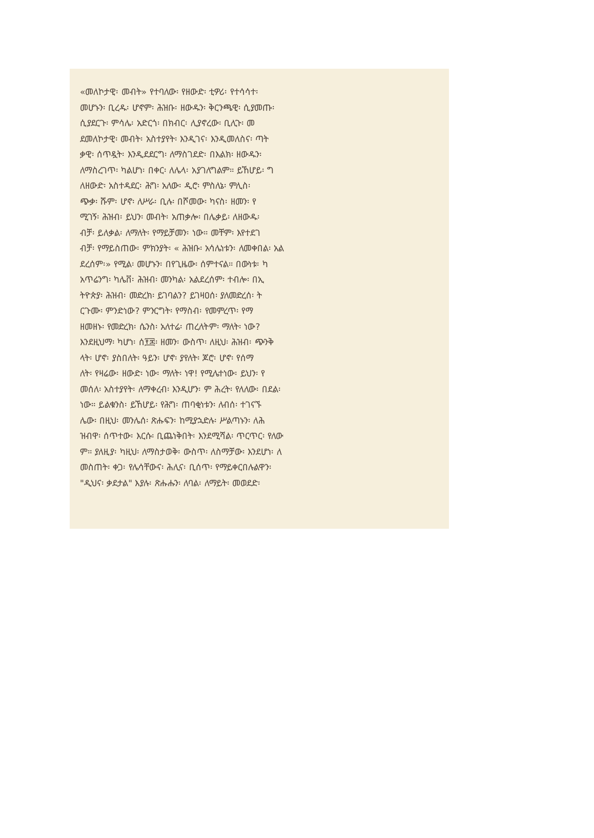«መለኮታዊ፡ መብት» የተባለው፡ የዘውድ፡ ቲዎሪ፡ የተሳሳተ፡
መሆኑን፡ ቢረዱ፡ ሆኖም፡ ሕዝቡ፡ ዘውዱን፡ ቅርንጫዊ፡ ሲያመጡ፡
ሲያደርጉ፡ ምሳሌ፡ አድርጎ፡ በክብር፡ ሊያኖረው፡ ቢሊጉ፡ መ
ደመለኮታዊ፡ መብት፡ አስተያየት፡ እንዲገና፡ እንዲመለስና፡ ጣት
ቃዊ፡ ሰጥዷት፡ እንዲደደርግ፡ ለማስገደድ፡ በእልክ፡ ዘውዱን፡
ለማስረገጥ፡ ካልሆነ፡ በቀር፡ ለሌላ፡ አያገለግልም። ይኸሆይ፡ ግ
ለዘውድ፡ አስተዳደር፡ ሕግ፡ አለው፡ ዲሮ፡ ምስለኔ፡ ምሊስ፡
ጭቃ፡ ሹም፡ ሆኖ፡ ለሥራ፡ ቢሉ፡ በሾመው፡ ካናስ፡ ዘመን፡ የ
ሚገኝ፡ ሕዝብ፡ ይህን፡ መብት፡ አጠቃሎ፡ በሌቃይ፡ ለዘውዱ፡
ብቻ፡ ይለቃል፡ ለማለት፡ የማይቻመን፡ ነው። መቸም፡ እየተደገ
ብቻ፡ የማይስጠው፡ ምክንያት፡ « ሕዝቡ፡ አሳሌነቱን፡ ለመቀበል፡ አል
ደረሰም፡» የሚል፡ መሆኑን፡ በየጊዜው፡ ሰምተናል። በውነቱ፡ ካ
አጥሬንግ፡ ካሌቨ፡ ሕዝብ፡ መንካል፡ አልደረሰም፡ ተብሎ፡ በኢ
ትዮጵያ፡ ሕዝብ፡ መድረክ፡ ይገባልን? ይገዛዐሰ፡ ያለመድረሰ፡ ት
ርጉሙ፡ ምንድነው? ምንርግት፡ የማስብ፡ የመምረጥ፡ የማ
ዘመዘኑ፡ የመድረክ፡ ሴንስ፡ አለተሬ፡ ጠረለትም፡ ማለት፡ ነው?
እንደዚህማ፡ ካሆነ፡ ሰ፻፷፡ ዘመን፡ ውስጥ፡ ለዚህ፡ ሕዝብ፡ ጭንቅ
ላት፡ ሆኖ፡ ያስበለት፡ ዓይን፡ ሆኖ፡ ያየለት፡ ጆሮ፡ ሆኖ፡ የሰማ
ለት፡ የዛሬው፡ ዘውድ፡ ነው፡ ማለት፡ ነዋ! የሚሌተነው፡ ይህን፡ የ
መሰለ፡ አስተያየት፡ ለማቀረብ፡ እንዲሆን፡ ም ሕረት፡ የለለው፡ በደል፡
ነው። ይልቁንስ፡ ይኸሆይ፡ የሕግ፡ ጠባቂነቱን፡ ለብሰ፡ ተገናኙ
ሌው፡ በዚህ፡ መንሌሰ፡ ጽሑፍን፡ ከሚያኋድሉ፡ ሥልጣኑን፡ ለሕ
ዝብዋ፡ ሰጥተው፡ እርሱ፡ ቢጨነቅበት፡ እንደሚሻል፡ ጥርጥር፡ የለው
ም። ያለዚያ፡ ካዚህ፡ ለማስታወቅ፡ ውስጥ፡ ለስማቻው፡ እንደሆነ፡ ለ
መስጠት፡ ቀጋ፡ የሌሳቸውና፡ ሕሊና፡ ቢሰጥ፡ የማይቀርበሉልዋን፡
"ዲህና፡ ቃደታል" እያሉ፡ ጽሑሑን፡ ለባል፡ ለማይት፡ መወደድ፡